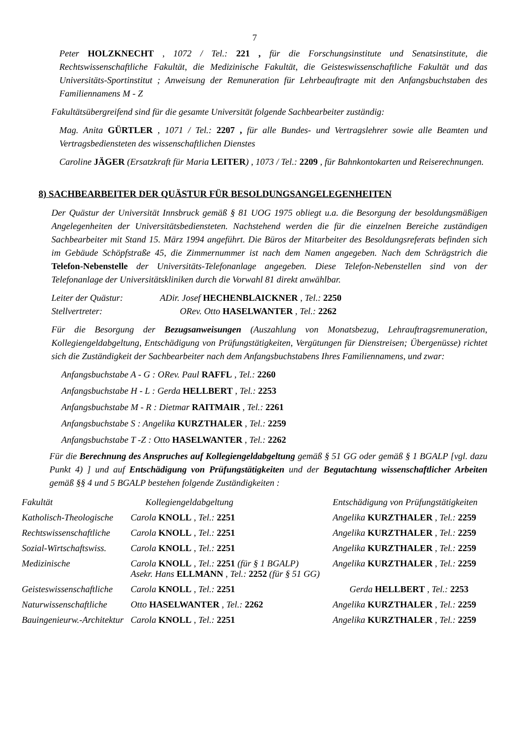7
Peter HOLZKNECHT , 1072 / Tel.: 221 , für die Forschungsinstitute und Senatsinstitute, die Rechtswissenschaftliche Fakultät, die Medizinische Fakultät, die Geisteswissenschaftliche Fakultät und das Universitäts-Sportinstitut ; Anweisung der Remuneration für Lehrbeauftragte mit den Anfangsbuchstaben des Familiennamens M - Z
Fakultätsübergreifend sind für die gesamte Universität folgende Sachbearbeiter zuständig:
Mag. Anita GÜRTLER , 1071 / Tel.: 2207 , für alle Bundes- und Vertragslehrer sowie alle Beamten und Vertragsbediensteten des wissenschaftlichen Dienstes
Caroline JÄGER (Ersatzkraft für Maria LEITER) , 1073 / Tel.: 2209 , für Bahnkontokarten und Reiserechnungen.
8) SACHBEARBEITER DER QUÄSTUR FÜR BESOLDUNGSANGELEGENHEITEN
Der Quästur der Universität Innsbruck gemäß § 81 UOG 1975 obliegt u.a. die Besorgung der besoldungsmäßigen Angelegenheiten der Universitätsbediensteten. Nachstehend werden die für die einzelnen Bereiche zuständigen Sachbearbeiter mit Stand 15. März 1994 angeführt. Die Büros der Mitarbeiter des Besoldungsreferats befinden sich im Gebäude Schöpfstraße 45, die Zimmernummer ist nach dem Namen angegeben. Nach dem Schrägstrich die Telefon-Nebenstelle der Universitäts-Telefonanlage angegeben. Diese Telefon-Nebenstellen sind von der Telefonanlage der Universitätskliniken durch die Vorwahl 81 direkt anwählbar.
Leiter der Quästur: ADir. Josef HECHENBLAICKNER , Tel.: 2250
Stellvertreter: ORev. Otto HASELWANTER , Tel.: 2262
Für die Besorgung der Bezugsanweisungen (Auszahlung von Monatsbezug, Lehrauftragsremuneration, Kollegiengeldabgeltung, Entschädigung von Prüfungstätigkeiten, Vergütungen für Dienstreisen; Übergenüsse) richtet sich die Zuständigkeit der Sachbearbeiter nach dem Anfangsbuchstabens Ihres Familiennamens, und zwar:
Anfangsbuchstabe A - G : ORev. Paul RAFFL , Tel.: 2260
Anfangsbuchstabe H - L : Gerda HELLBERT , Tel.: 2253
Anfangsbuchstabe M - R : Dietmar RAITMAIR , Tel.: 2261
Anfangsbuchstabe S : Angelika KURZTHALER , Tel.: 2259
Anfangsbuchstabe T -Z : Otto HASELWANTER , Tel.: 2262
Für die Berechnung des Anspruches auf Kollegiengeldabgeltung gemäß § 51 GG oder gemäß § 1 BGALP [vgl. dazu Punkt 4) ] und auf Entschädigung von Prüfungstätigkeiten und der Begutachtung wissenschaftlicher Arbeiten gemäß §§ 4 und 5 BGALP bestehen folgende Zuständigkeiten :
| Fakultät | Kollegiengeldabgeltung | Entschädigung von Prüfungstätigkeiten |
| --- | --- | --- |
| Katholisch-Theologische | Carola KNOLL , Tel.: 2251 | Angelika KURZTHALER , Tel.: 2259 |
| Rechtswissenschaftliche | Carola KNOLL , Tel.: 2251 | Angelika KURZTHALER , Tel.: 2259 |
| Sozial-Wirtschaftswiss. | Carola KNOLL , Tel.: 2251 | Angelika KURZTHALER , Tel.: 2259 |
| Medizinische | Carola KNOLL , Tel.: 2251 (für § 1 BGALP) Asekr. Hans ELLMANN , Tel.: 2252 (für § 51 GG) | Angelika KURZTHALER , Tel.: 2259 |
| Geisteswissenschaftliche | Carola KNOLL , Tel.: 2251 | Gerda HELLBERT , Tel.: 2253 |
| Naturwissenschaftliche | Otto HASELWANTER , Tel.: 2262 | Angelika KURZTHALER , Tel.: 2259 |
| Bauingenieurw.-Architektur | Carola KNOLL , Tel.: 2251 | Angelika KURZTHALER , Tel.: 2259 |